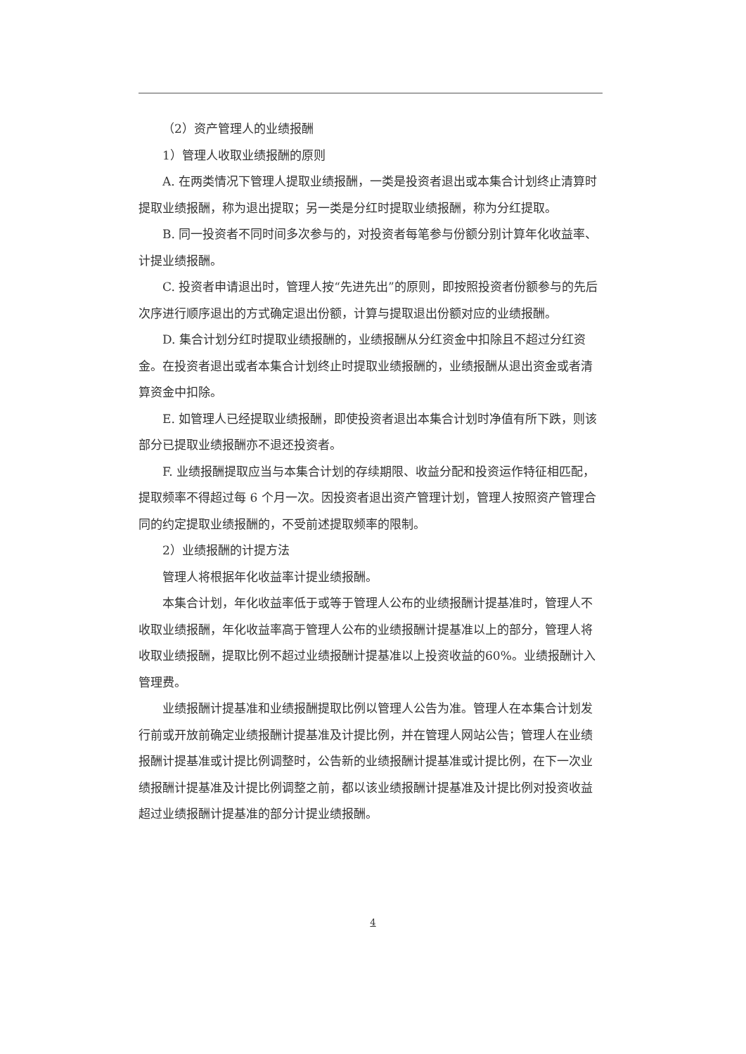（2）资产管理人的业绩报酬
1）管理人收取业绩报酬的原则
A. 在两类情况下管理人提取业绩报酬，一类是投资者退出或本集合计划终止清算时提取业绩报酬，称为退出提取；另一类是分红时提取业绩报酬，称为分红提取。
B. 同一投资者不同时间多次参与的，对投资者每笔参与份额分别计算年化收益率、计提业绩报酬。
C. 投资者申请退出时，管理人按“先进先出”的原则，即按照投资者份额参与的先后次序进行顺序退出的方式确定退出份额，计算与提取退出份额对应的业绩报酬。
D. 集合计划分红时提取业绩报酬的，业绩报酬从分红资金中扣除且不超过分红资金。在投资者退出或者本集合计划终止时提取业绩报酬的，业绩报酬从退出资金或者清算资金中扣除。
E. 如管理人已经提取业绩报酬，即使投资者退出本集合计划时净值有所下跌，则该部分已提取业绩报酬亦不退还投资者。
F. 业绩报酬提取应当与本集合计划的存续期限、收益分配和投资运作特征相匹配，提取频率不得超过每 6 个月一次。因投资者退出资产管理计划，管理人按照资产管理合同的约定提取业绩报酬的，不受前述提取频率的限制。
2）业绩报酬的计提方法
管理人将根据年化收益率计提业绩报酬。
本集合计划，年化收益率低于或等于管理人公布的业绩报酬计提基准时，管理人不收取业绩报酬，年化收益率高于管理人公布的业绩报酬计提基准以上的部分，管理人将收取业绩报酬，提取比例不超过业绩报酬计提基准以上投资收益的60%。业绩报酬计入管理费。
业绩报酬计提基准和业绩报酬提取比例以管理人公告为准。管理人在本集合计划发行前或开放前确定业绩报酬计提基准及计提比例，并在管理人网站公告；管理人在业绩报酬计提基准或计提比例调整时，公告新的业绩报酬计提基准或计提比例，在下一次业绩报酬计提基准及计提比例调整之前，都以该业绩报酬计提基准及计提比例对投资收益超过业绩报酬计提基准的部分计提业绩报酬。
4